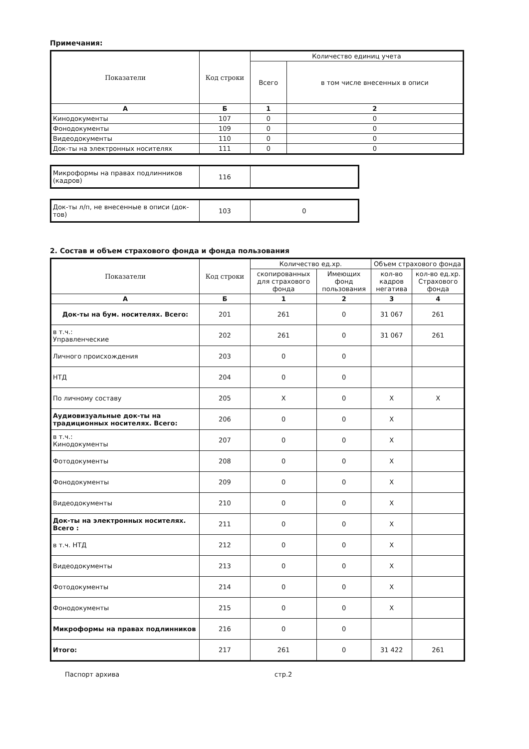Примечания:
| Показатели | Код строки | Количество единиц учета | |
| --- | --- | --- | --- |
| | | Всего | в том числе внесенных в описи |
| А | Б | 1 | 2 |
| Кинодокументы | 107 | 0 | 0 |
| Фонодокументы | 109 | 0 | 0 |
| Видеодокументы | 110 | 0 | 0 |
| Док-ты на электронных носителях | 111 | 0 | 0 |
| Микроформы на правах подлинников (кадров) | 116 | |
| Док-ты л/п, не внесенные в описи (док-тов) | 103 | 0 |
2. Состав и объем страхового фонда и фонда пользования
| Показатели | Код строки | Количество ед.хр. | | Объем страхового фонда | |
| --- | --- | --- | --- | --- | --- |
| | | скопированных для страхового фонда | Имеющих фонд пользования | кол-во кадров негатива | кол-во ед.хр. Страхового фонда |
| А | Б | 1 | 2 | 3 | 4 |
| Док-ты на бум. носителях. Всего: | 201 | 261 | 0 | 31 067 | 261 |
| в т.ч.: Управленческие | 202 | 261 | 0 | 31 067 | 261 |
| Личного происхождения | 203 | 0 | 0 | | |
| НТД | 204 | 0 | 0 | | |
| По личному составу | 205 | X | 0 | X | X |
| Аудиовизуальные док-ты на традиционных носителях. Всего: | 206 | 0 | 0 | X | |
| в т.ч.: Кинодокументы | 207 | 0 | 0 | X | |
| Фотодокументы | 208 | 0 | 0 | X | |
| Фонодокументы | 209 | 0 | 0 | X | |
| Видеодокументы | 210 | 0 | 0 | X | |
| Док-ты на электронных носителях. Всего : | 211 | 0 | 0 | X | |
| в т.ч. НТД | 212 | 0 | 0 | X | |
| Видеодокументы | 213 | 0 | 0 | X | |
| Фотодокументы | 214 | 0 | 0 | X | |
| Фонодокументы | 215 | 0 | 0 | X | |
| Микроформы на правах подлинников | 216 | 0 | 0 | | |
| Итого: | 217 | 261 | 0 | 31 422 | 261 |
Паспорт архива стр.2